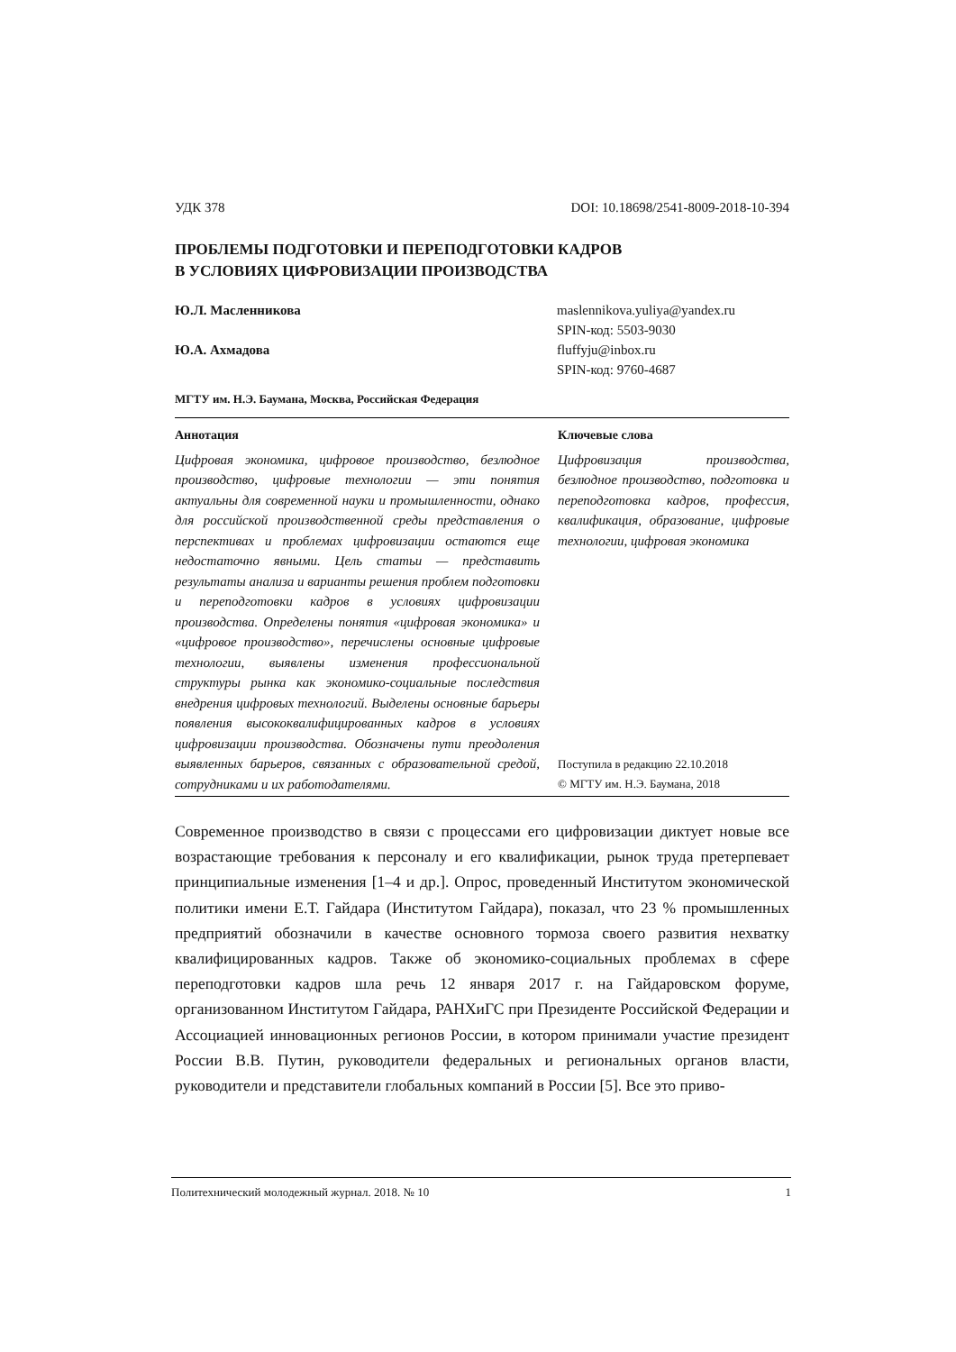УДК 378 DOI: 10.18698/2541-8009-2018-10-394
ПРОБЛЕМЫ ПОДГОТОВКИ И ПЕРЕПОДГОТОВКИ КАДРОВ
В УСЛОВИЯХ ЦИФРОВИЗАЦИИ ПРОИЗВОДСТВА
Ю.Л. Масленникова maslennikova.yuliya@yandex.ru
SPIN-код: 5503-9030
Ю.А. Ахмадова fluffyju@inbox.ru
SPIN-код: 9760-4687
МГТУ им. Н.Э. Баумана, Москва, Российская Федерация
Аннотация
Цифровая экономика, цифровое производство, безлюдное производство, цифровые технологии — эти понятия актуальны для современной науки и промышленности, однако для российской производственной среды представления о перспективах и проблемах цифровизации остаются еще недостаточно явными. Цель статьи — представить результаты анализа и варианты решения проблем подготовки и переподготовки кадров в условиях цифровизации производства. Определены понятия «цифровая экономика» и «цифровое производство», перечислены основные цифровые технологии, выявлены изменения профессиональной структуры рынка как экономико-социальные последствия внедрения цифровых технологий. Выделены основные барьеры появления высококвалифицированных кадров в условиях цифровизации производства. Обозначены пути преодоления выявленных барьеров, связанных с образовательной средой, сотрудниками и их работодателями.
Ключевые слова
Цифровизация производства, безлюдное производство, подготовка и переподготовка кадров, профессия, квалификация, образование, цифровые технологии, цифровая экономика
Поступила в редакцию 22.10.2018
© МГТУ им. Н.Э. Баумана, 2018
Современное производство в связи с процессами его цифровизации диктует новые все возрастающие требования к персоналу и его квалификации, рынок труда претерпевает принципиальные изменения [1–4 и др.]. Опрос, проведенный Институтом экономической политики имени Е.Т. Гайдара (Институтом Гайдара), показал, что 23 % промышленных предприятий обозначили в качестве основного тормоза своего развития нехватку квалифицированных кадров. Также об экономико-социальных проблемах в сфере переподготовки кадров шла речь 12 января 2017 г. на Гайдаровском форуме, организованном Институтом Гайдара, РАНХиГС при Президенте Российской Федерации и Ассоциацией инновационных регионов России, в котором принимали участие президент России В.В. Путин, руководители федеральных и региональных органов власти, руководители и представители глобальных компаний в России [5]. Все это приво-
Политехнический молодежный журнал. 2018. № 10 1